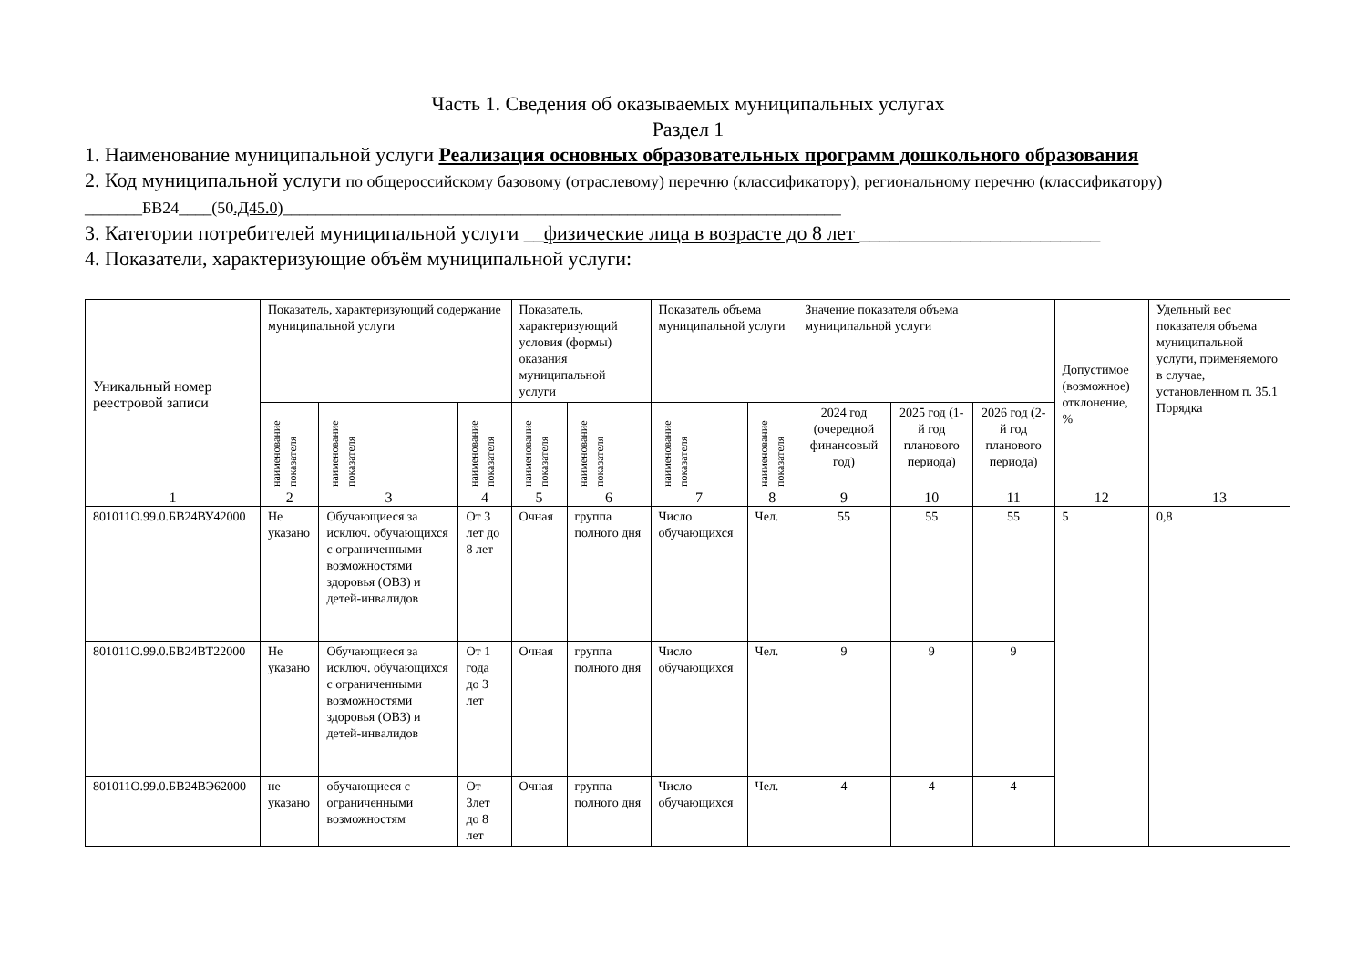Часть 1. Сведения об оказываемых муниципальных услугах
Раздел 1
1. Наименование муниципальной услуги Реализация основных образовательных программ дошкольного образования
2. Код муниципальной услуги по общероссийскому базовому (отраслевому) перечню (классификатору), региональному перечню (классификатору) _______БВ24____(50.Д45.0)____________________________________________________________________
3. Категории потребителей муниципальной услуги __физические лица в возрасте до 8 лет ________________________
4. Показатели, характеризующие объём муниципальной услуги:
| Уникальный номер реестровой записи | Показатель, характеризующий содержание муниципальной услуги | | | Показатель, характеризующий условия (формы) оказания муниципальной услуги | | Показатель объема муниципальной услуги | | Значение показателя объема муниципальной услуги | | | Допустимое (возможное) отклонение, % | Удельный вес показателя объема муниципальной услуги, применяемого в случае, установленном п. 35.1 Порядка |
| --- | --- | --- | --- | --- | --- | --- | --- | --- | --- | --- | --- | --- |
| | наименование показателя | наименование показателя | наименование показателя | наименование показателя | наименование показателя | наименование показателя | наименование показателя | 2024 год (очередной финансовый год) | 2025 год (1-й год планового периода) | 2026 год (2-й год планового периода) | | |
| 1 | 2 | 3 | 4 | 5 | 6 | 7 | 8 | 9 | 10 | 11 | 12 | 13 |
| 801011О.99.0.БВ24ВУ42000 | Не указано | Обучающиеся за исключ. обучающихся с ограниченными возможностями здоровья (ОВЗ) и детей-инвалидов | От 3 лет до 8 лет | Очная | группа полного дня | Число обучающихся | Чел. | 55 | 55 | 55 | 5 | 0,8 |
| 801011О.99.0.БВ24ВТ22000 | Не указано | Обучающиеся за исключ. обучающихся с ограниченными возможностями здоровья (ОВЗ) и детей-инвалидов | От 1 года до 3 лет | Очная | группа полного дня | Число обучающихся | Чел. | 9 | 9 | 9 | | |
| 801011О.99.0.БВ24ВЭ62000 | не указано | обучающиеся с ограниченными возможностям | От 3лет до 8 лет | Очная | группа полного дня | Число обучающихся | Чел. | 4 | 4 | 4 | | |